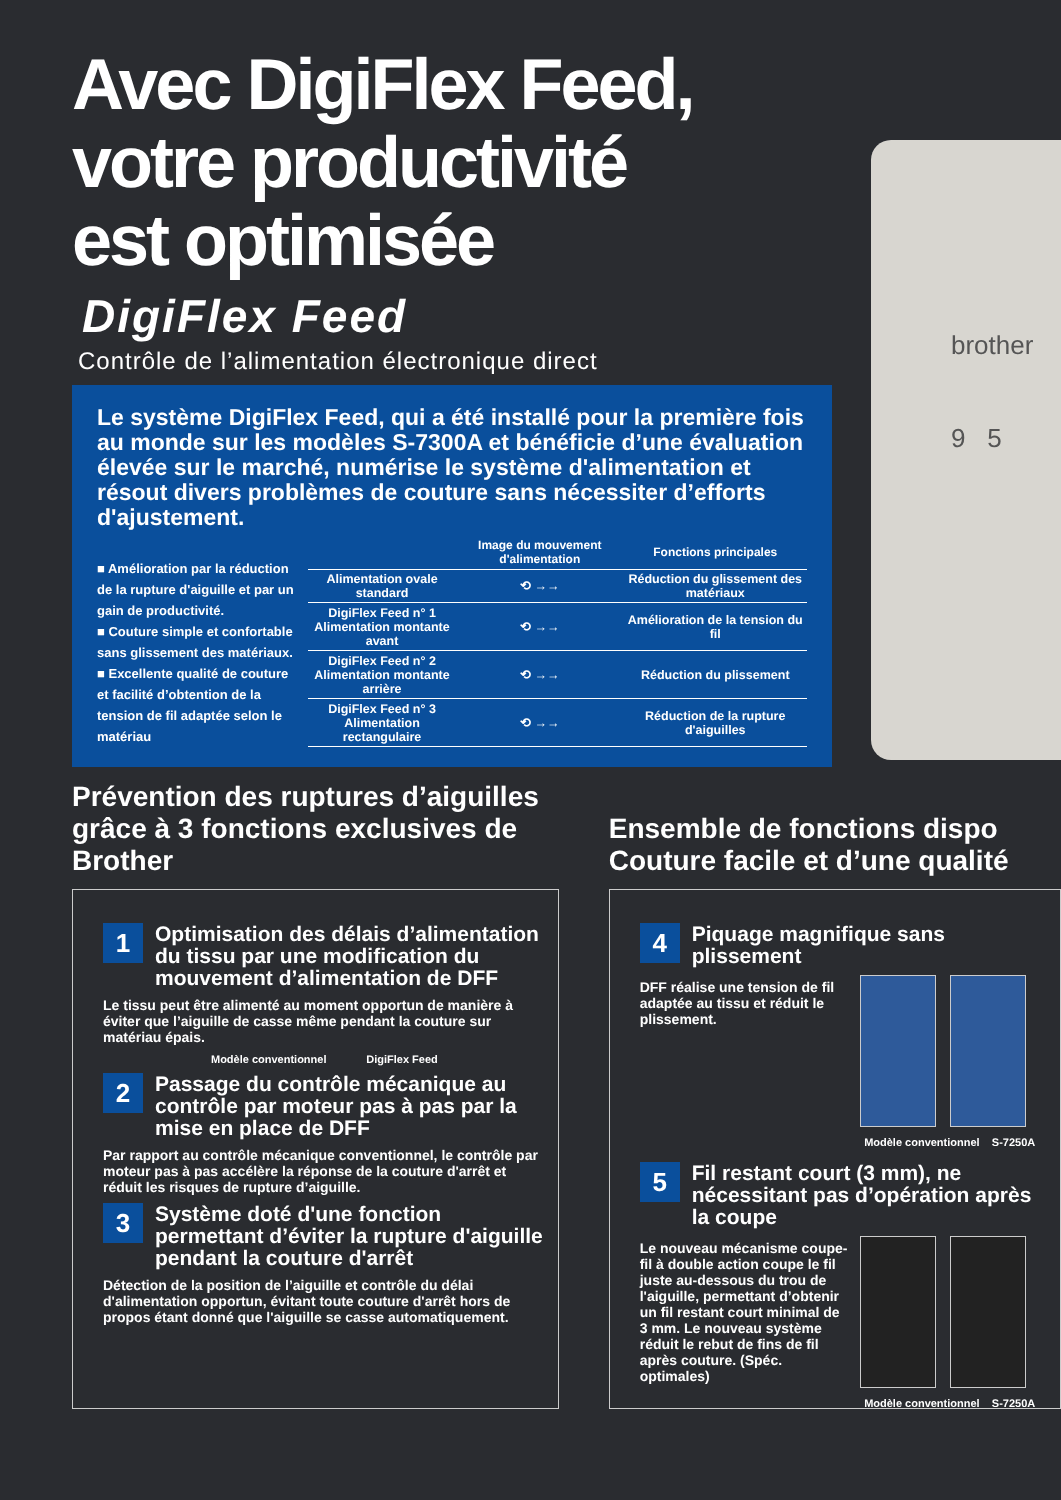Avec DigiFlex Feed,
votre productivité
est optimisée
DigiFlex Feed
Contrôle de l’alimentation électronique direct
brother
9 5
Le système DigiFlex Feed, qui a été installé pour la première fois au monde sur les modèles S-7300A et bénéficie d’une évaluation élevée sur le marché, numérise le système d'alimentation et résout divers problèmes de couture sans nécessiter d’efforts d'ajustement.
■ Amélioration par la réduction de la rupture d'aiguille et par un gain de productivité.
■ Couture simple et confortable sans glissement des matériaux.
■ Excellente qualité de couture et facilité d’obtention de la tension de fil adaptée selon le matériau
| | Image du mouvement d'alimentation | Fonctions principales |
| --- | --- | --- |
| Alimentation ovale standard | ⟲ →→ | Réduction du glissement des matériaux |
| DigiFlex Feed n° 1 Alimentation montante avant | ⟲ →→ | Amélioration de la tension du fil |
| DigiFlex Feed n° 2 Alimentation montante arrière | ⟲ →→ | Réduction du plissement |
| DigiFlex Feed n° 3 Alimentation rectangulaire | ⟲ →→ | Réduction de la rupture d'aiguilles |
Prévention des ruptures d’aiguilles grâce à 3 fonctions exclusives de Brother
1
Optimisation des délais d’alimentation du tissu par une modification du mouvement d’alimentation de DFF
Le tissu peut être alimenté au moment opportun de manière à éviter que l’aiguille de casse même pendant la couture sur matériau épais.
Modèle conventionnel DigiFlex Feed
2
Passage du contrôle mécanique au contrôle par moteur pas à pas par la mise en place de DFF
Par rapport au contrôle mécanique conventionnel, le contrôle par moteur pas à pas accélère la réponse de la couture d'arrêt et réduit les risques de rupture d’aiguille.
3
Système doté d'une fonction permettant d’éviter la rupture d'aiguille pendant la couture d'arrêt
Détection de la position de l’aiguille et contrôle du délai d'alimentation opportun, évitant toute couture d'arrêt hors de propos étant donné que l'aiguille se casse automatiquement.
Ensemble de fonctions dispo
Couture facile et d’une qualité
4
Piquage magnifique sans plissement
DFF réalise une tension de fil adaptée au tissu et réduit le plissement.
Modèle conventionnel S-7250A
5
Fil restant court (3 mm), ne nécessitant pas d’opération après la coupe
Le nouveau mécanisme coupe-fil à double action coupe le fil juste au-dessous du trou de l'aiguille, permettant d’obtenir un fil restant court minimal de 3 mm. Le nouveau système réduit le rebut de fins de fil après couture. (Spéc. optimales)
Modèle conventionnel S-7250A